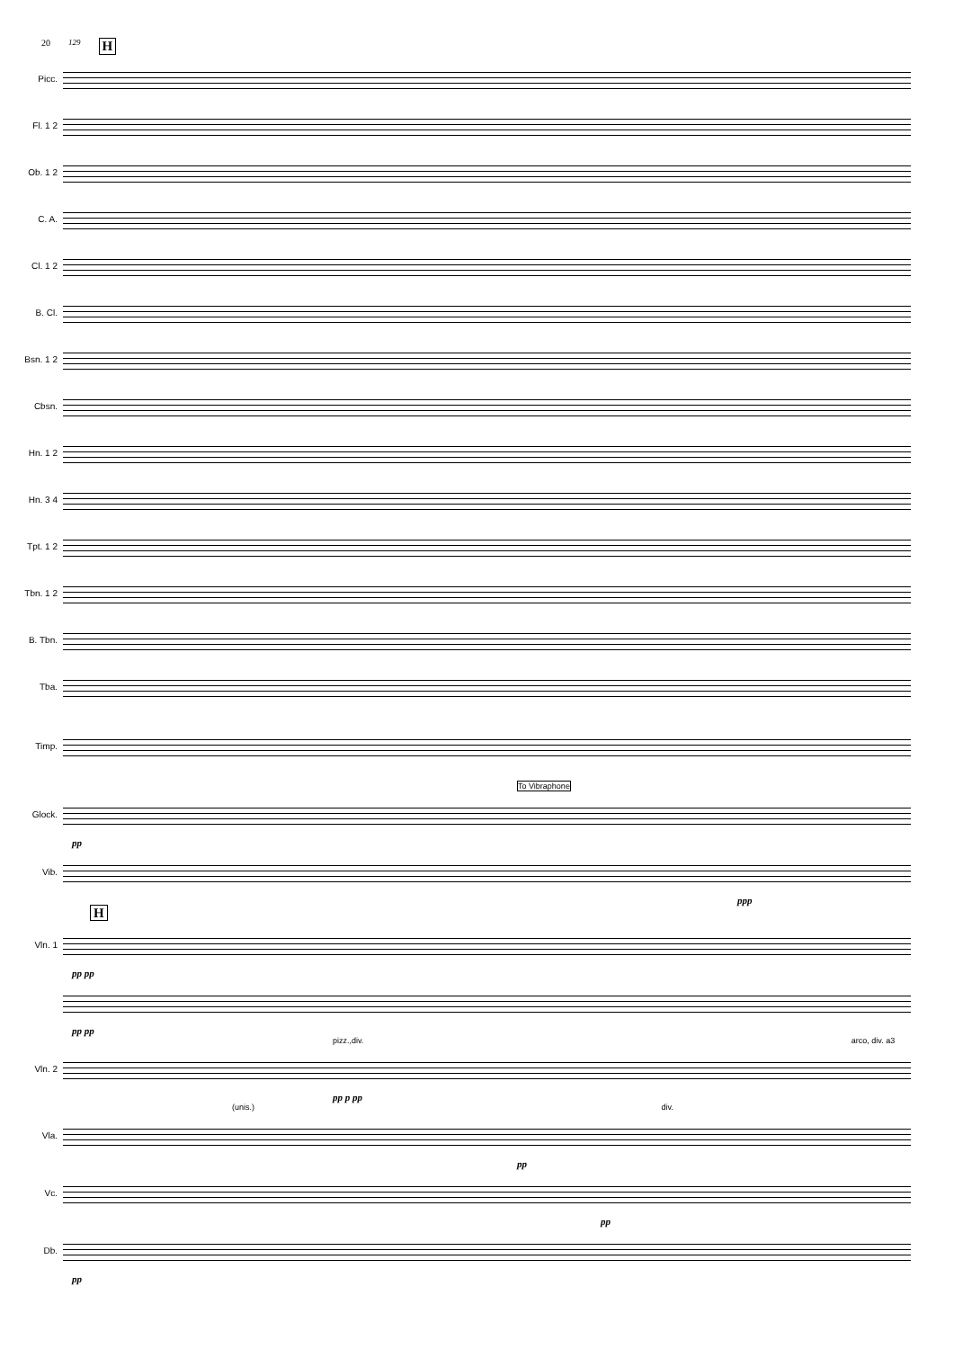20 129 H
Picc.
Fl. 1 2
Ob. 1 2
C. A.
Cl. 1 2
B. Cl.
Bsn. 1 2
Cbsn.
Hn. 1 2
Hn. 3 4
Tpt. 1 2
Tbn. 1 2
B. Tbn.
Tba.
Timp.
To Vibraphone
Glock.
pp
Vib.
ppp
H
Vln. 1
pp pp
pp pp
pizz.,div. arco, div. a3
Vln. 2
pp p pp
(unis.) div.
Vla.
pp
Vc.
pp
Db.
pp